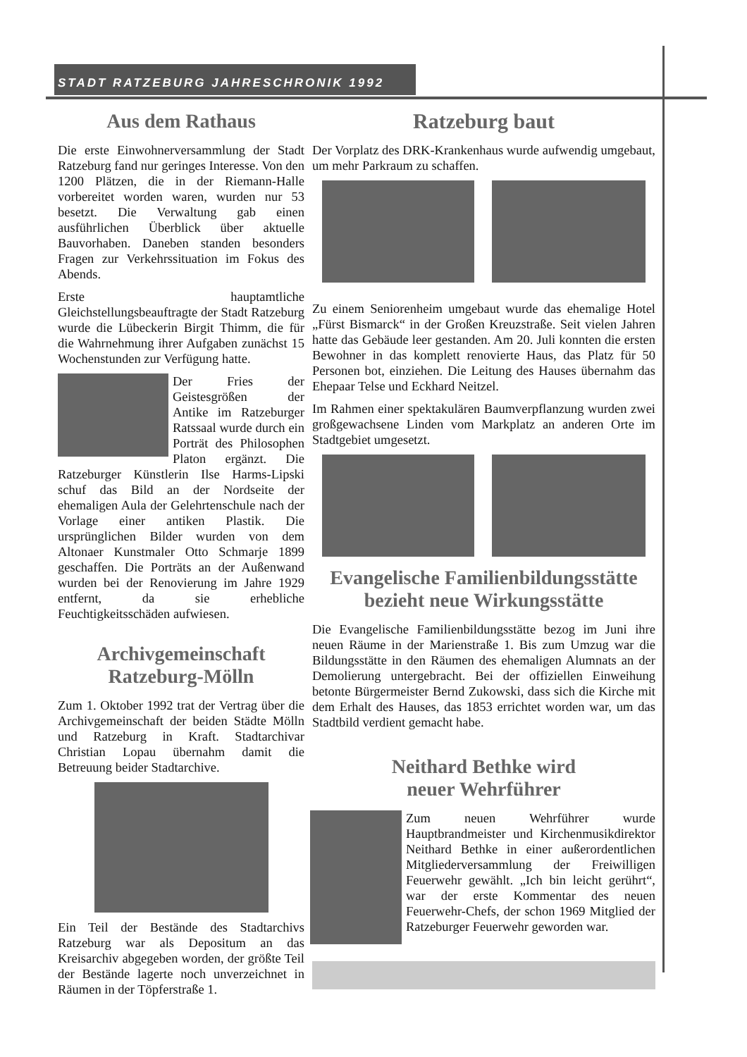STADT RATZEBURG JAHRESCHRONIK 1992
Aus dem Rathaus
Die erste Einwohnerversammlung der Stadt Ratzeburg fand nur geringes Interesse. Von den 1200 Plätzen, die in der Riemann-Halle vorbereitet worden waren, wurden nur 53 besetzt. Die Verwaltung gab einen ausführlichen Überblick über aktuelle Bauvorhaben. Daneben standen besonders Fragen zur Verkehrssituation im Fokus des Abends.
Erste hauptamtliche Gleichstellungsbeauftragte der Stadt Ratzeburg wurde die Lübeckerin Birgit Thimm, die für die Wahrnehmung ihrer Aufgaben zunächst 15 Wochenstunden zur Verfügung hatte.
Der Fries der Geistesgrößen der Antike im Ratzeburger Ratssaal wurde durch ein Porträt des Philosophen Platon ergänzt. Die Ratzeburger Künstlerin Ilse Harms-Lipski schuf das Bild an der Nordseite der ehemaligen Aula der Gelehrtenschule nach der Vorlage einer antiken Plastik. Die ursprünglichen Bilder wurden von dem Altonaer Kunstmaler Otto Schmarje 1899 geschaffen. Die Porträts an der Außenwand wurden bei der Renovierung im Jahre 1929 entfernt, da sie erhebliche Feuchtigkeitsschäden aufwiesen.
Archivgemeinschaft
Ratzeburg-Mölln
Zum 1. Oktober 1992 trat der Vertrag über die Archivgemeinschaft der beiden Städte Mölln und Ratzeburg in Kraft. Stadtarchivar Christian Lopau übernahm damit die Betreuung beider Stadtarchive.
Ein Teil der Bestände des Stadtarchivs Ratzeburg war als Depositum an das Kreisarchiv abgegeben worden, der größte Teil der Bestände lagerte noch unverzeichnet in Räumen in der Töpferstraße 1.
Ratzeburg baut
Der Vorplatz des DRK-Krankenhaus wurde aufwendig umgebaut, um mehr Parkraum zu schaffen.
Zu einem Seniorenheim umgebaut wurde das ehemalige Hotel „Fürst Bismarck“ in der Großen Kreuzstraße. Seit vielen Jahren hatte das Gebäude leer gestanden. Am 20. Juli konnten die ersten Bewohner in das komplett renovierte Haus, das Platz für 50 Personen bot, einziehen. Die Leitung des Hauses übernahm das Ehepaar Telse und Eckhard Neitzel.
Im Rahmen einer spektakulären Baumverpflanzung wurden zwei großgewachsene Linden vom Markplatz an anderen Orte im Stadtgebiet umgesetzt.
Evangelische Familienbildungsstätte
bezieht neue Wirkungsstätte
Die Evangelische Familienbildungsstätte bezog im Juni ihre neuen Räume in der Marienstraße 1. Bis zum Umzug war die Bildungsstätte in den Räumen des ehemaligen Alumnats an der Demolierung untergebracht. Bei der offiziellen Einweihung betonte Bürgermeister Bernd Zukowski, dass sich die Kirche mit dem Erhalt des Hauses, das 1853 errichtet worden war, um das Stadtbild verdient gemacht habe.
Neithard Bethke wird
neuer Wehrführer
Zum neuen Wehrführer wurde Hauptbrandmeister und Kirchenmusikdirektor Neithard Bethke in einer außerordentlichen Mitgliederversammlung der Freiwilligen Feuerwehr gewählt. „Ich bin leicht gerührt“, war der erste Kommentar des neuen Feuerwehr-Chefs, der schon 1969 Mitglied der Ratzeburger Feuerwehr geworden war.